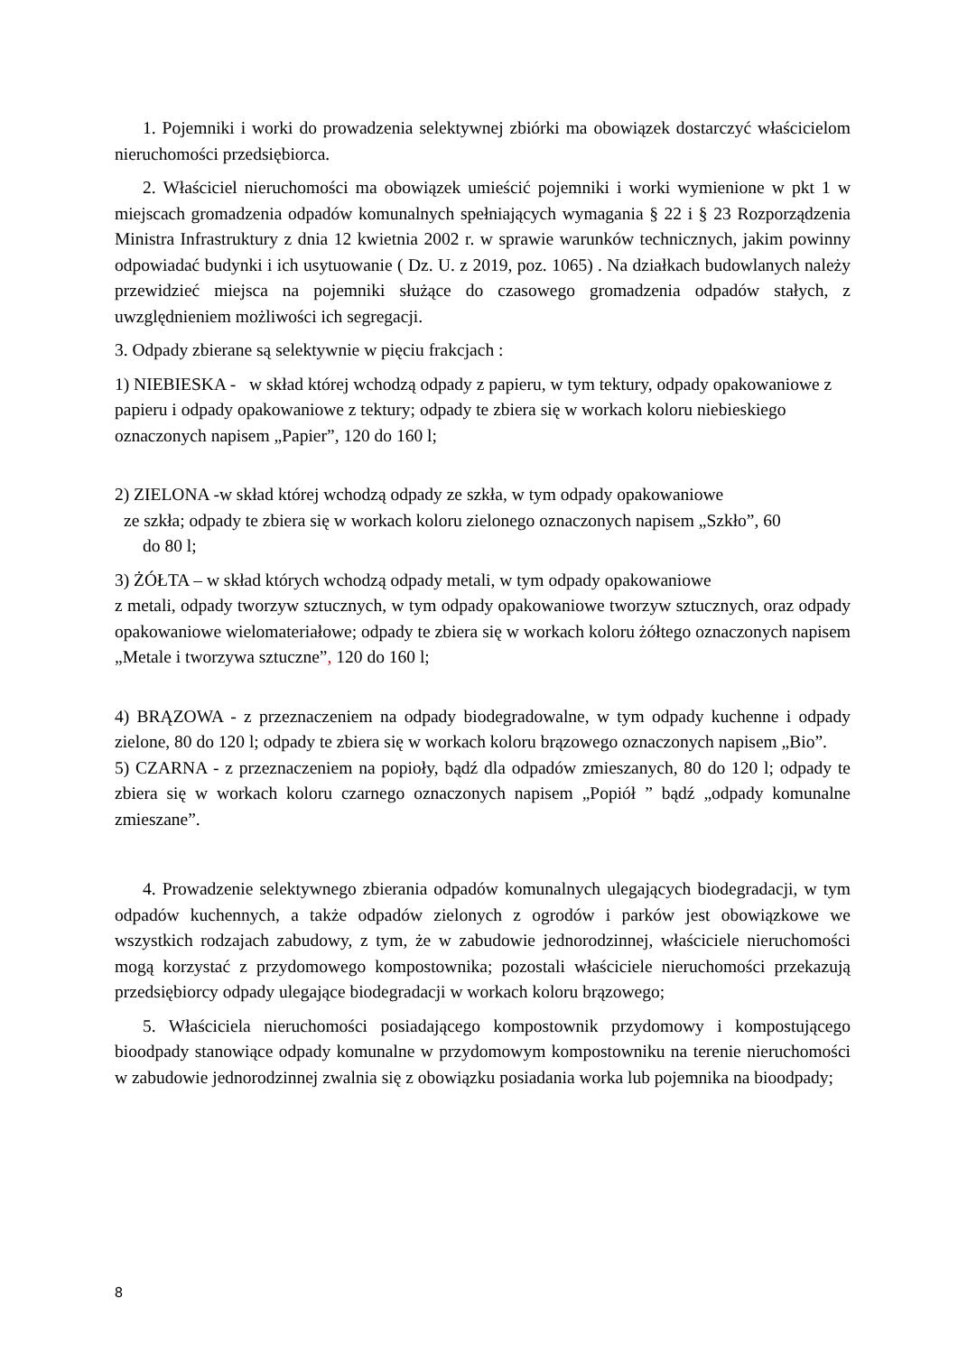1. Pojemniki i worki do prowadzenia selektywnej zbiórki ma obowiązek dostarczyć właścicielom nieruchomości przedsiębiorca.
2. Właściciel nieruchomości ma obowiązek umieścić pojemniki i worki wymienione w pkt 1 w miejscach gromadzenia odpadów komunalnych spełniających wymagania § 22 i § 23 Rozporządzenia Ministra Infrastruktury z dnia 12 kwietnia 2002 r. w sprawie warunków technicznych, jakim powinny odpowiadać budynki i ich usytuowanie ( Dz. U. z 2019, poz. 1065) . Na działkach budowlanych należy przewidzieć miejsca na pojemniki służące do czasowego gromadzenia odpadów stałych, z uwzględnieniem możliwości ich segregacji.
3. Odpady zbierane są selektywnie w pięciu frakcjach :
1) NIEBIESKA - w skład której wchodzą odpady z papieru, w tym tektury, odpady opakowaniowe z papieru i odpady opakowaniowe z tektury; odpady te zbiera się w workach koloru niebieskiego oznaczonych napisem „Papier”, 120 do 160 l;
2) ZIELONA -w skład której wchodzą odpady ze szkła, w tym odpady opakowaniowe
ze szkła; odpady te zbiera się w workach koloru zielonego oznaczonych napisem „Szkło”, 60
do 80 l;
3) ŻÓŁTA – w skład których wchodzą odpady metali, w tym odpady opakowaniowe
z metali, odpady tworzyw sztucznych, w tym odpady opakowaniowe tworzyw sztucznych, oraz odpady opakowaniowe wielomateriałowe; odpady te zbiera się w workach koloru żółtego oznaczonych napisem „Metale i tworzywa sztuczne”, 120 do 160 l;
4) BRĄZOWA - z przeznaczeniem na odpady biodegradowalne, w tym odpady kuchenne i odpady zielone, 80 do 120 l; odpady te zbiera się w workach koloru brązowego oznaczonych napisem „Bio”.
5) CZARNA - z przeznaczeniem na popioły, bądź dla odpadów zmieszanych, 80 do 120 l; odpady te zbiera się w workach koloru czarnego oznaczonych napisem „Popiół ” bądź „odpady komunalne zmieszane”.
4. Prowadzenie selektywnego zbierania odpadów komunalnych ulegających biodegradacji, w tym odpadów kuchennych, a także odpadów zielonych z ogrodów i parków jest obowiązkowe we wszystkich rodzajach zabudowy, z tym, że w zabudowie jednorodzinnej, właściciele nieruchomości mogą korzystać z przydomowego kompostownika; pozostali właściciele nieruchomości przekazują przedsiębiorcy odpady ulegające biodegradacji w workach koloru brązowego;
5. Właściciela nieruchomości posiadającego kompostownik przydomowy i kompostującego bioodpady stanowiące odpady komunalne w przydomowym kompostowniku na terenie nieruchomości w zabudowie jednorodzinnej zwalnia się z obowiązku posiadania worka lub pojemnika na bioodpady;
8